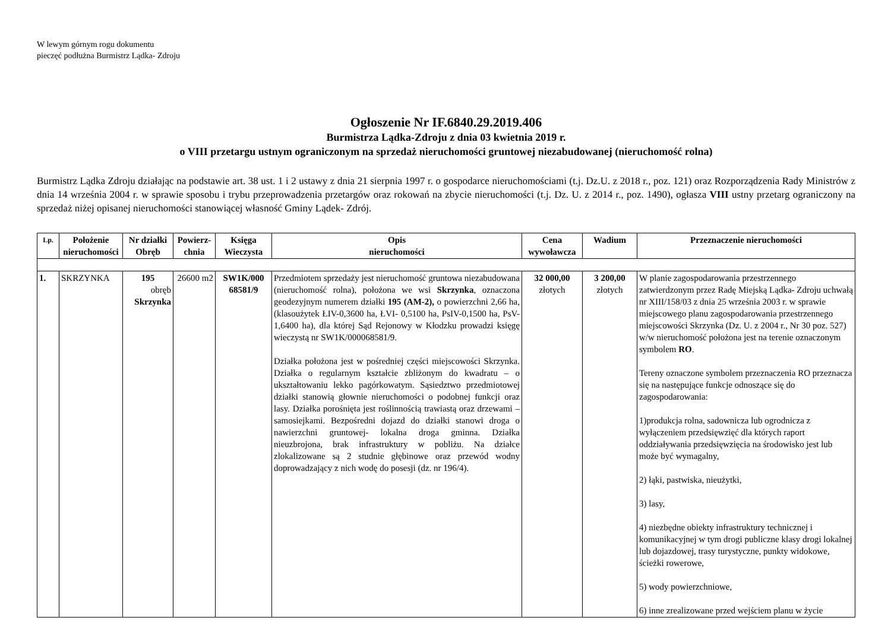W lewym górnym rogu dokumentu
pieczęć podłużna Burmistrz Lądka- Zdroju
Ogłoszenie Nr IF.6840.29.2019.406
Burmistrza Lądka-Zdroju z dnia 03 kwietnia 2019 r.
o VIII przetargu ustnym ograniczonym na sprzedaż nieruchomości gruntowej niezabudowanej (nieruchomość rolna)
Burmistrz Lądka Zdroju działając na podstawie art. 38 ust. 1 i 2 ustawy z dnia 21 sierpnia 1997 r. o gospodarce nieruchomościami (t.j. Dz.U. z 2018 r., poz. 121) oraz Rozporządzenia Rady Ministrów z dnia 14 września 2004 r. w sprawie sposobu i trybu przeprowadzenia przetargów oraz rokowań na zbycie nieruchomości (t.j. Dz. U. z 2014 r., poz. 1490), ogłasza VIII ustny przetarg ograniczony na sprzedaż niżej opisanej nieruchomości stanowiącej własność Gminy Lądek- Zdrój.
| Lp. | Położenie nieruchomości | Nr działki Obręb | Powierz-chnia | Księga Wieczysta | Opis nieruchomości | Cena wywoławcza | Wadium | Przeznaczenie nieruchomości |
| --- | --- | --- | --- | --- | --- | --- | --- | --- |
| 1. | SKRZYNKA | 195 obręb Skrzynka | 26600 m2 | SW1K/000 68581/9 | Przedmiotem sprzedaży jest nieruchomość gruntowa niezabudowana (nieruchomość rolna), położona we wsi Skrzynka , oznaczona geodezyjnym numerem działki 195 (AM-2), o powierzchni 2,66 ha, (klasoużytek ŁIV-0,3600 ha, ŁVI- 0,5100 ha, PsIV-0,1500 ha, PsV-1,6400 ha), dla której Sąd Rejonowy w Kłodzku prowadzi księgę wieczystą nr SW1K/000068581/9. Działka położona jest w pośredniej części miejscowości Skrzynka. Działka o regularnym kształcie zbliżonym do kwadratu – o ukształtowaniu lekko pagórkowatym. Sąsiedztwo przedmiotowej działki stanowią głownie nieruchomości o podobnej funkcji oraz lasy. Działka porośnięta jest roślinnością trawiastą oraz drzewami – samosiejkami. Bezpośredni dojazd do działki stanowi droga o nawierzchni gruntowej- lokalna droga gminna. Działka nieuzbrojona, brak infrastruktury w pobliżu. Na działce zlokalizowane są 2 studnie głębinowe oraz przewód wodny doprowadzający z nich wodę do posesji (dz. nr 196/4). | 32 000,00 złotych | 3 200,00 złotych | W planie zagospodarowania przestrzennego zatwierdzonym przez Radę Miejską Lądka- Zdroju uchwałą nr XIII/158/03 z dnia 25 września 2003 r. w sprawie miejscowego planu zagospodarowania przestrzennego miejscowości Skrzynka (Dz. U. z 2004 r., Nr 30 poz. 527) w/w nieruchomość położona jest na terenie oznaczonym symbolem RO . Tereny oznaczone symbolem przeznaczenia RO przeznacza się na następujące funkcje odnoszące się do zagospodarowania: 1)produkcja rolna, sadownicza lub ogrodnicza z wyłączeniem przedsięwzięć dla których raport oddziaływania przedsięwzięcia na środowisko jest lub może być wymagalny, 2) łąki, pastwiska, nieużytki, 3) lasy, 4) niezbędne obiekty infrastruktury technicznej i komunikacyjnej w tym drogi publiczne klasy drogi lokalnej lub dojazdowej, trasy turystyczne, punkty widokowe, ścieżki rowerowe, 5) wody powierzchniowe, 6) inne zrealizowane przed wejściem planu w życie |